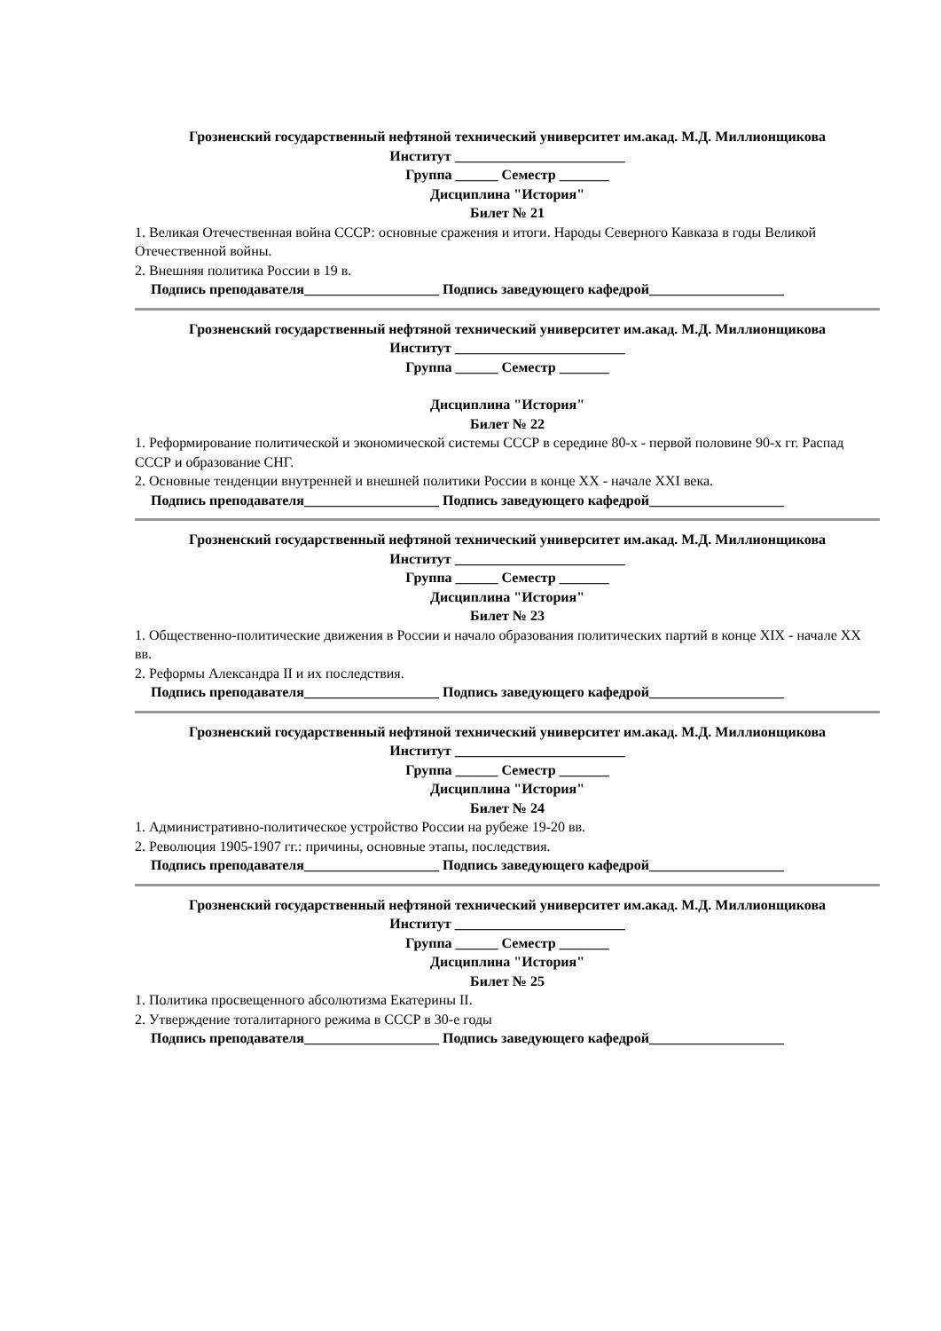Грозненский государственный нефтяной технический университет им.акад. М.Д. Миллионщикова
Институт ________________________
Группа ______ Семестр _______
Дисциплина "История"
Билет № 21
1. Великая Отечественная война СССР: основные сражения и итоги. Народы Северного Кавказа в годы Великой Отечественной войны.
2. Внешняя политика России в 19 в.
Подпись преподавателя___________________ Подпись заведующего кафедрой___________________
Грозненский государственный нефтяной технический университет им.акад. М.Д. Миллионщикова
Институт ________________________
Группа ______ Семестр _______
Дисциплина "История"
Билет № 22
1. Реформирование политической и экономической системы СССР в середине 80-х - первой половине 90-х гг. Распад СССР и образование СНГ.
2. Основные тенденции внутренней и внешней политики России в конце XX - начале XXI века.
Подпись преподавателя___________________ Подпись заведующего кафедрой___________________
Грозненский государственный нефтяной технический университет им.акад. М.Д. Миллионщикова
Институт ________________________
Группа ______ Семестр _______
Дисциплина "История"
Билет № 23
1. Общественно-политические движения в России и начало образования политических партий в конце XIX - начале XX вв.
2. Реформы Александра II и их последствия.
Подпись преподавателя___________________ Подпись заведующего кафедрой___________________
Грозненский государственный нефтяной технический университет им.акад. М.Д. Миллионщикова
Институт ________________________
Группа ______ Семестр _______
Дисциплина "История"
Билет № 24
1. Административно-политическое устройство России на рубеже 19-20 вв.
2. Революция 1905-1907 гг.: причины, основные этапы, последствия.
Подпись преподавателя___________________ Подпись заведующего кафедрой___________________
Грозненский государственный нефтяной технический университет им.акад. М.Д. Миллионщикова
Институт ________________________
Группа ______ Семестр _______
Дисциплина "История"
Билет № 25
1. Политика просвещенного абсолютизма Екатерины II.
2. Утверждение тоталитарного режима в СССР в 30-е годы
Подпись преподавателя___________________ Подпись заведующего кафедрой___________________